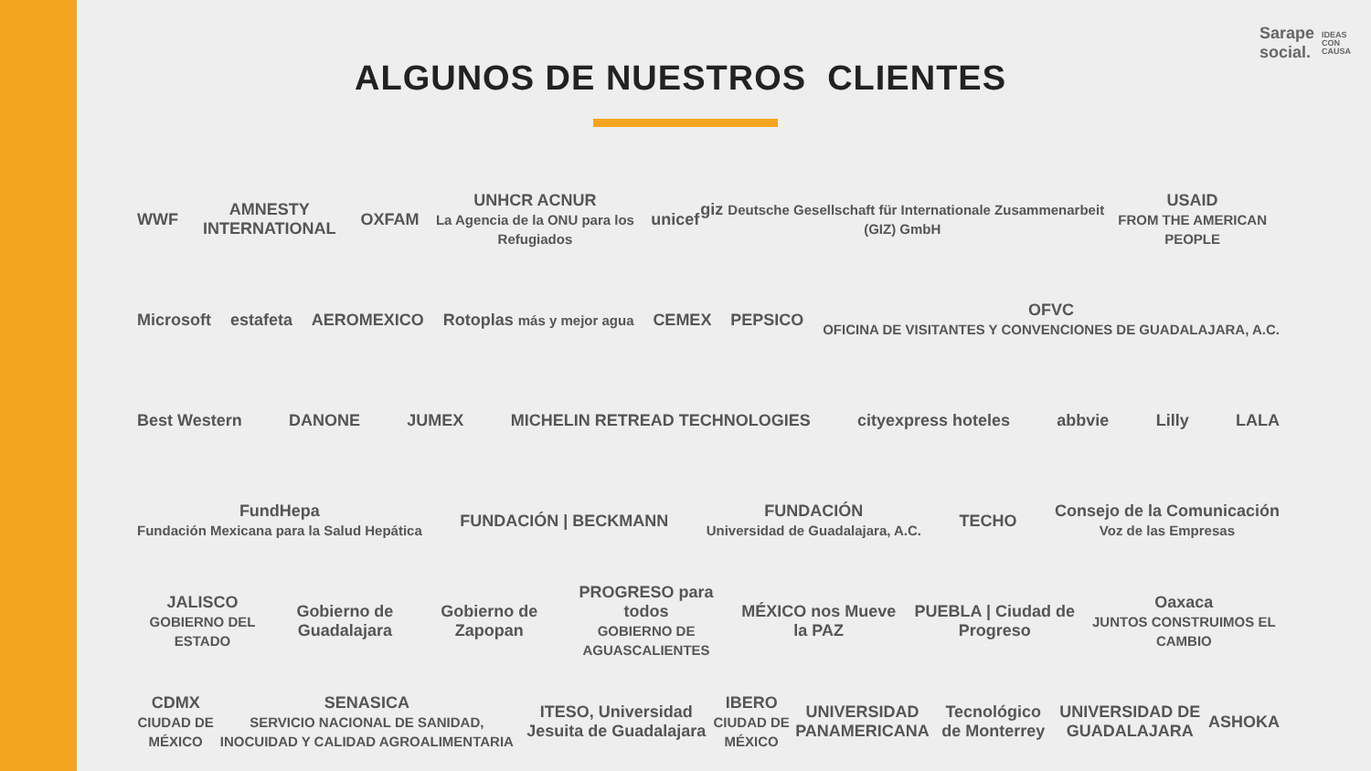Sarape
social. IDEAS
CON
CAUSA
ALGUNOS DE NUESTROS CLIENTES
WWF AMNESTY INTERNATIONAL OXFAM UNHCR ACNUR
La Agencia de la ONU para los Refugiados unicef giz Deutsche Gesellschaft für Internationale Zusammenarbeit (GIZ) GmbH USAID
FROM THE AMERICAN PEOPLE
Microsoft estafeta AEROMEXICO Rotoplas más y mejor agua CEMEX PEPSICO OFVC
OFICINA DE VISITANTES Y CONVENCIONES DE GUADALAJARA, A.C.
Best Western DANONE JUMEX MICHELIN RETREAD TECHNOLOGIES cityexpress hoteles abbvie Lilly LALA
FundHepa
Fundación Mexicana para la Salud Hepática FUNDACIÓN | BECKMANN FUNDACIÓN
Universidad de Guadalajara, A.C. TECHO Consejo de la Comunicación
Voz de las Empresas
JALISCO
GOBIERNO DEL ESTADO Gobierno de Guadalajara Gobierno de Zapopan PROGRESO para todos
GOBIERNO DE AGUASCALIENTES MÉXICO nos Mueve la PAZ PUEBLA | Ciudad de Progreso Oaxaca
JUNTOS CONSTRUIMOS EL CAMBIO
CDMX
CIUDAD DE MÉXICO SENASICA
SERVICIO NACIONAL DE SANIDAD, INOCUIDAD Y CALIDAD AGROALIMENTARIA ITESO, Universidad Jesuita de Guadalajara IBERO
CIUDAD DE MÉXICO UNIVERSIDAD PANAMERICANA Tecnológico de Monterrey UNIVERSIDAD DE GUADALAJARA ASHOKA